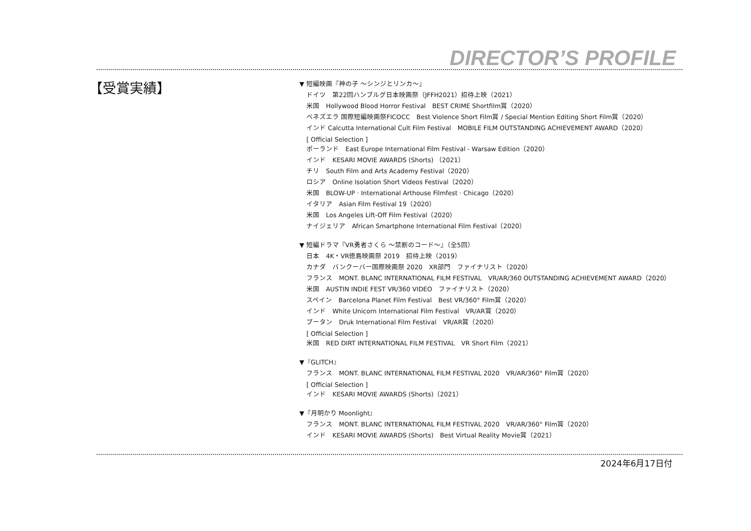DIRECTOR’S PROFILE
【受賞実績】
▼ 短編映画『神の子 〜シンジとリンカ〜』
ドイツ　第22回ハンブルグ日本映画祭（JFFH2021）招待上映（2021）
米国　Hollywood Blood Horror Festival　BEST CRIME Shortfilm賞（2020）
ベネズエラ 国際短編映画祭FICOCC　Best Violence Short Film賞 / Special Mention Editing Short Film賞（2020）
インド Calcutta International Cult Film Festival　MOBILE FILM OUTSTANDING ACHIEVEMENT AWARD（2020）
[ Official Selection ]
ポーランド　East Europe International Film Festival - Warsaw Edition（2020）
インド　KESARI MOVIE AWARDS (Shorts) （2021）
チリ　South Film and Arts Academy Festival（2020）
ロシア　Online Isolation Short Videos Festival（2020）
米国　BLOW-UP ‧ International Arthouse Filmfest ‧ Chicago（2020）
イタリア　Asian Film Festival 19（2020）
米国　Los Angeles Lift-Off Film Festival（2020）
ナイジェリア　African Smartphone International Film Festival（2020）
▼ 短編ドラマ『VR勇者さくら 〜禁断のコード〜』（全5回）
日本　4K・VR徳島映画祭 2019　招待上映（2019）
カナダ　バンクーバー国際映画祭 2020　XR部門　ファイナリスト（2020）
フランス　MONT. BLANC INTERNATIONAL FILM FESTIVAL　VR/AR/360 OUTSTANDING ACHIEVEMENT AWARD（2020）
米国　AUSTIN INDIE FEST VR/360 VIDEO　ファイナリスト（2020）
スペイン　Barcelona Planet Film Festival　Best VR/360° Film賞（2020）
インド　White Unicorn International Film Festival　VR/AR賞（2020）
ブータン　Druk International Film Festival　VR/AR賞（2020）
[ Official Selection ]
米国　RED DIRT INTERNATIONAL FILM FESTIVAL　VR Short Film（2021）
▼『GLITCH』
フランス　MONT. BLANC INTERNATIONAL FILM FESTIVAL 2020　VR/AR/360° Film賞（2020）
[ Official Selection ]
インド　KESARI MOVIE AWARDS (Shorts)（2021）
▼『月明かり Moonlight』
フランス　MONT. BLANC INTERNATIONAL FILM FESTIVAL 2020　VR/AR/360° Film賞（2020）
インド　KESARI MOVIE AWARDS (Shorts)　Best Virtual Reality Movie賞（2021）
2024年6月17日付